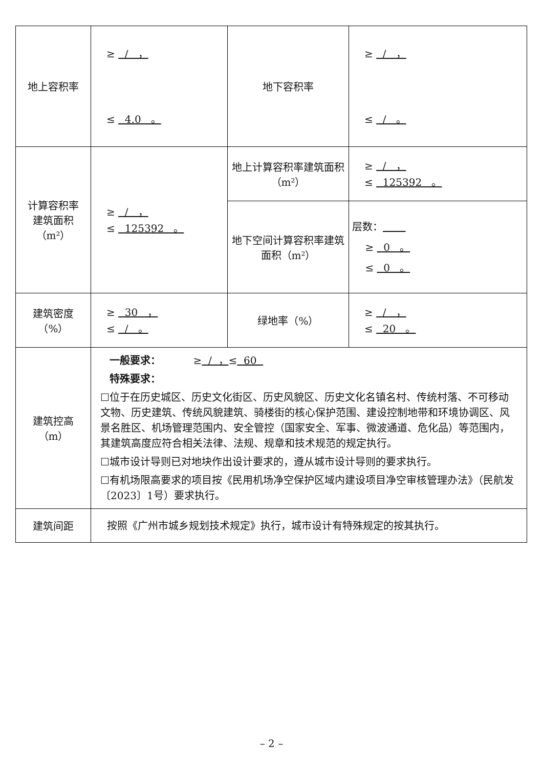| 地上容积率 | ≥ / ， ≤ 4.0 。 | 地下容积率 | ≥ / ， ≤ / 。 |
| 计算容积率 建筑面积 （m²） | ≥ / ， ≤ 125392 。 | 地上计算容积率建筑面积（m²） | ≥ / ， ≤ 125392 。 |
| | | 地下空间计算容积率建筑面积（m²） | 层数： ≥ 0 。 ≤ 0 。 |
| 建筑密度 （%） | ≥ 30 ， ≤ / 。 | 绿地率（%） | ≥ / ， ≤ 20 。 |
| 建筑控高 （m） | 一般要求： ≥ / ， ≤ 60 特殊要求： ☐位于在历史城区、历史文化街区、历史风貌区、历史文化名镇名村、传统村落、不可移动文物、历史建筑、传统风貌建筑、骑楼街的核心保护范围、建设控制地带和环境协调区、风景名胜区、机场管理范围内、安全管控（国家安全、军事、微波通道、危化品）等范围内，其建筑高度应符合相关法律、法规、规章和技术规范的规定执行。 ☐城市设计导则已对地块作出设计要求的，遵从城市设计导则的要求执行。 ☐有机场限高要求的项目按《民用机场净空保护区域内建设项目净空审核管理办法》（民航发〔2023〕1号）要求执行。 | | |
| 建筑间距 | 按照《广州市城乡规划技术规定》执行，城市设计有特殊规定的按其执行。 | | |
– 2 –